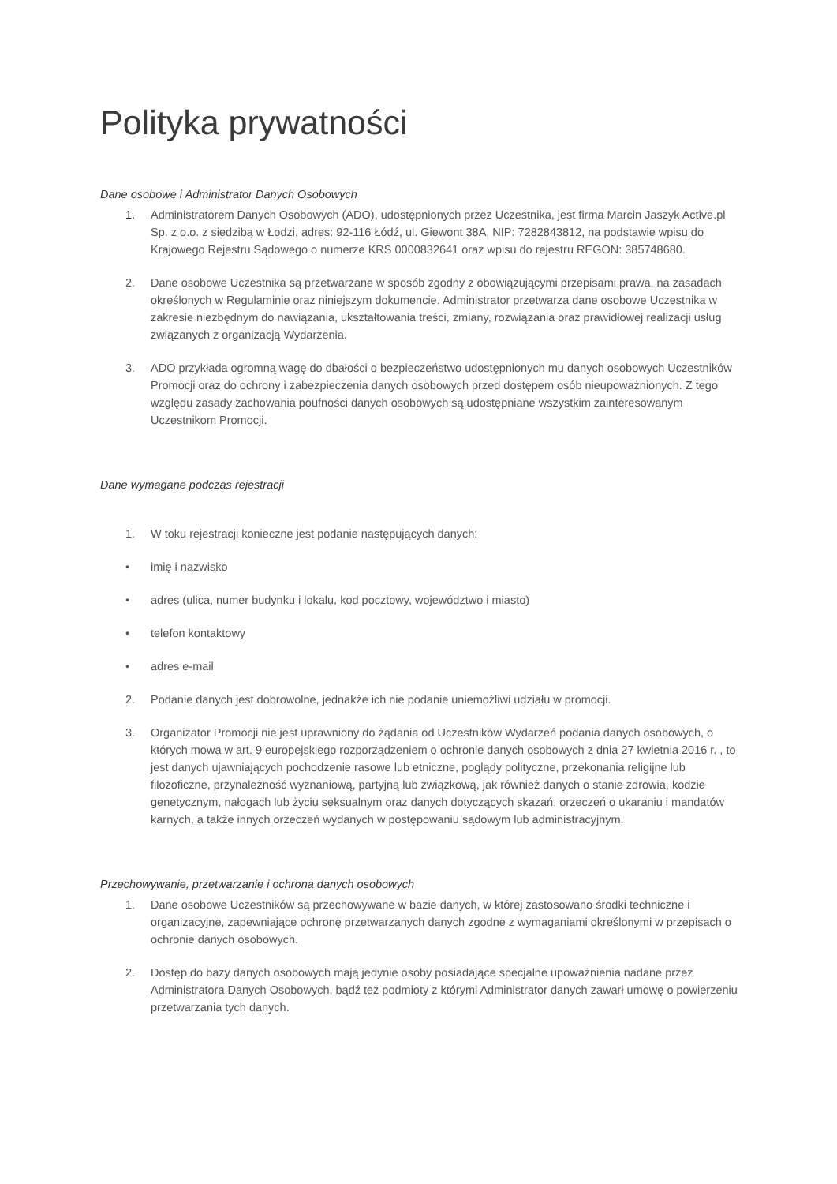Polityka prywatności
Dane osobowe i Administrator Danych Osobowych
1. Administratorem Danych Osobowych (ADO), udostępnionych przez Uczestnika, jest firma Marcin Jaszyk Active.pl Sp. z o.o. z siedzibą w Łodzi, adres: 92-116 Łódź, ul. Giewont 38A, NIP: 7282843812, na podstawie wpisu do Krajowego Rejestru Sądowego o numerze KRS 0000832641 oraz wpisu do rejestru REGON: 385748680.
2. Dane osobowe Uczestnika są przetwarzane w sposób zgodny z obowiązującymi przepisami prawa, na zasadach określonych w Regulaminie oraz niniejszym dokumencie. Administrator przetwarza dane osobowe Uczestnika w zakresie niezbędnym do nawiązania, ukształtowania treści, zmiany, rozwiązania oraz prawidłowej realizacji usług związanych z organizacją Wydarzenia.
3. ADO przykłada ogromną wagę do dbałości o bezpieczeństwo udostępnionych mu danych osobowych Uczestników Promocji oraz do ochrony i zabezpieczenia danych osobowych przed dostępem osób nieupoważnionych. Z tego względu zasady zachowania poufności danych osobowych są udostępniane wszystkim zainteresowanym Uczestnikom Promocji.
Dane wymagane podczas rejestracji
1. W toku rejestracji konieczne jest podanie następujących danych:
• imię i nazwisko
• adres (ulica, numer budynku i lokalu, kod pocztowy, województwo i miasto)
• telefon kontaktowy
• adres e-mail
2. Podanie danych jest dobrowolne, jednakże ich nie podanie uniemożliwi udziału w promocji.
3. Organizator Promocji nie jest uprawniony do żądania od Uczestników Wydarzeń podania danych osobowych, o których mowa w art. 9 europejskiego rozporządzeniem o ochronie danych osobowych z dnia 27 kwietnia 2016 r. , to jest danych ujawniających pochodzenie rasowe lub etniczne, poglądy polityczne, przekonania religijne lub filozoficzne, przynależność wyznaniową, partyjną lub związkową, jak również danych o stanie zdrowia, kodzie genetycznym, nałogach lub życiu seksualnym oraz danych dotyczących skazań, orzeczeń o ukaraniu i mandatów karnych, a także innych orzeczeń wydanych w postępowaniu sądowym lub administracyjnym.
Przechowywanie, przetwarzanie i ochrona danych osobowych
1. Dane osobowe Uczestników są przechowywane w bazie danych, w której zastosowano środki techniczne i organizacyjne, zapewniające ochronę przetwarzanych danych zgodne z wymaganiami określonymi w przepisach o ochronie danych osobowych.
2. Dostęp do bazy danych osobowych mają jedynie osoby posiadające specjalne upoważnienia nadane przez Administratora Danych Osobowych, bądź też podmioty z którymi Administrator danych zawarł umowę o powierzeniu przetwarzania tych danych.